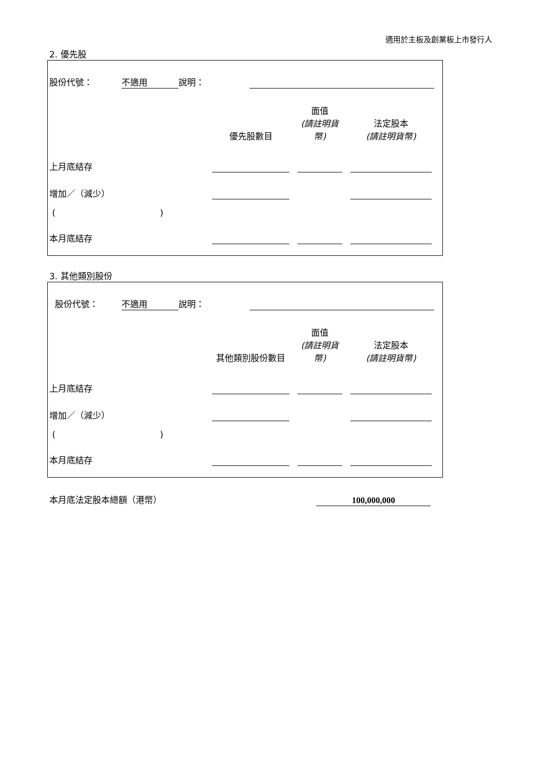適用於主板及創業板上市發行人
2. 優先股
| 股份代號： | 不適用 | 說明： | | |
| | 優先股數目 | | 面值 (請註明貨幣) | | 法定股本 (請註明貨幣) | |
| 上月底結存 | | | | | | |
| 增加／（減少） | | | | | | |
| ( ) | | | | | | |
| 本月底結存 | | | | | | |
3. 其他類別股份
| 股份代號： | 不適用 | 說明： | | |
| | 其他類別股份數目 | | 面值 (請註明貨幣) | | 法定股本 (請註明貨幣) | |
| 上月底結存 | | | | | | |
| 增加／（減少） | | | | | | |
| ( ) | | | | | | |
| 本月底結存 | | | | | | |
| 本月底法定股本總額（港幣） | 100,000,000 |